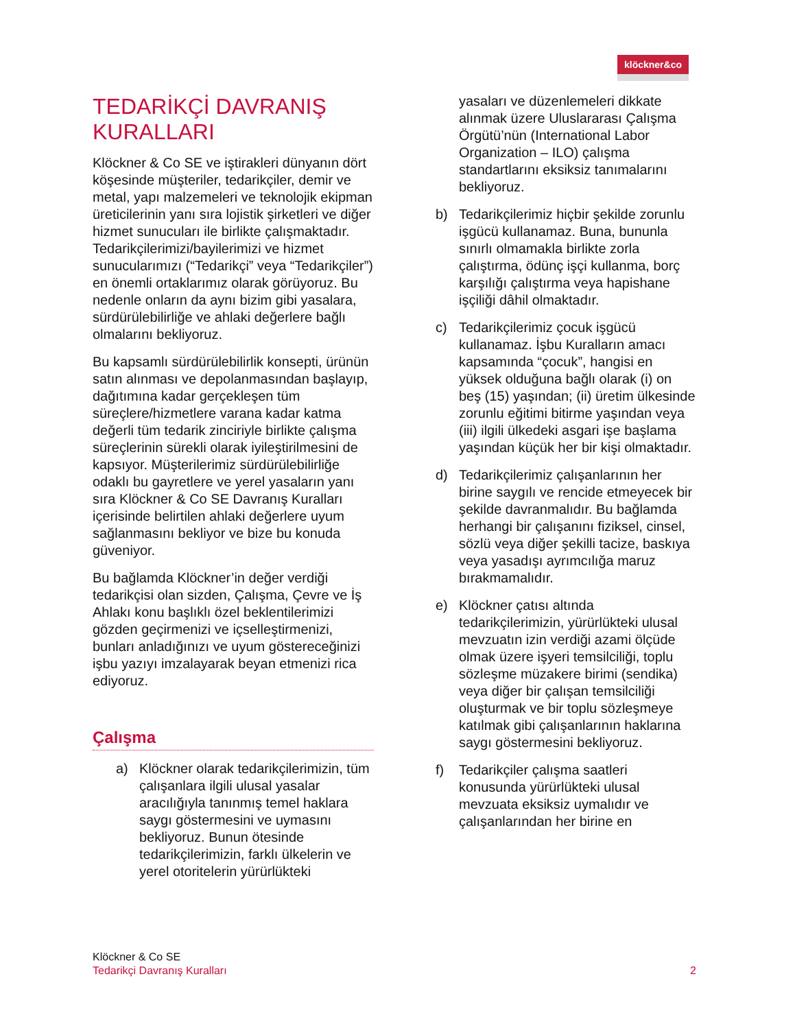klöckner&co
TEDARİKÇİ DAVRANIŞ KURALLARI
Klöckner & Co SE ve iştirakleri dünyanın dört köşesinde müşteriler, tedarikçiler, demir ve metal, yapı malzemeleri ve teknolojik ekipman üreticilerinin yanı sıra lojistik şirketleri ve diğer hizmet sunucuları ile birlikte çalışmaktadır. Tedarikçilerimizi/bayilerimizi ve hizmet sunucularımızı (“Tedarikçi” veya “Tedarikçiler”) en önemli ortaklarımız olarak görüyoruz. Bu nedenle onların da aynı bizim gibi yasalara, sürdürülebilirliğe ve ahlaki değerlere bağlı olmalarını bekliyoruz.
Bu kapsamlı sürdürülebilirlik konsepti, ürünün satın alınması ve depolanmasından başlayıp, dağıtımına kadar gerçekleşen tüm süreçlere/hizmetlere varana kadar katma değerli tüm tedarik zinciriyle birlikte çalışma süreçlerinin sürekli olarak iyileştirilmesini de kapsıyor. Müşterilerimiz sürdürülebilirliğe odaklı bu gayretlere ve yerel yasaların yanı sıra Klöckner & Co SE Davranış Kuralları içerisinde belirtilen ahlaki değerlere uyum sağlanmasını bekliyor ve bize bu konuda güveniyor.
Bu bağlamda Klöckner’in değer verdiği tedarikçisi olan sizden, Çalışma, Çevre ve İş Ahlakı konu başlıklı özel beklentilerimizi gözden geçirmenizi ve içselleştirmenizi, bunları anladığınızı ve uyum göstereceğinizi işbu yazıyı imzalayarak beyan etmenizi rica ediyoruz.
Çalışma
a) Klöckner olarak tedarikçilerimizin, tüm çalışanlara ilgili ulusal yasalar aracılığıyla tanınmış temel haklara saygı göstermesini ve uymasını bekliyoruz. Bunun ötesinde tedarikçilerimizin, farklı ülkelerin ve yerel otoritelerin yürürlükteki
yasaları ve düzenlemeleri dikkate alınmak üzere Uluslararası Çalışma Örgütü’nün (International Labor Organization – ILO) çalışma standartlarını eksiksiz tanımalarını bekliyoruz.
b) Tedarikçilerimiz hiçbir şekilde zorunlu işgücü kullanamaz. Buna, bununla sınırlı olmamakla birlikte zorla çalıştırma, ödünç işçi kullanma, borç karşılığı çalıştırma veya hapishane işçiliği dâhil olmaktadır.
c) Tedarikçilerimiz çocuk işgücü kullanamaz. İşbu Kuralların amacı kapsamında “çocuk”, hangisi en yüksek olduğuna bağlı olarak (i) on beş (15) yaşından; (ii) üretim ülkesinde zorunlu eğitimi bitirme yaşından veya (iii) ilgili ülkedeki asgari işe başlama yaşından küçük her bir kişi olmaktadır.
d) Tedarikçilerimiz çalışanlarının her birine saygılı ve rencide etmeyecek bir şekilde davranmalıdır. Bu bağlamda herhangi bir çalışanını fiziksel, cinsel, sözlü veya diğer şekilli tacize, baskıya veya yasadışı ayrımcılığa maruz bırakmamalıdır.
e) Klöckner çatısı altında tedarikçilerimizin, yürürlükteki ulusal mevzuatın izin verdiği azami ölçüde olmak üzere işyeri temsilciliği, toplu sözleşme müzakere birimi (sendika) veya diğer bir çalışan temsilciliği oluşturmak ve bir toplu sözleşmeye katılmak gibi çalışanlarının haklarına saygı göstermesini bekliyoruz.
f) Tedarikçiler çalışma saatleri konusunda yürürlükteki ulusal mevzuata eksiksiz uymalıdır ve çalışanlarından her birine en
Klöckner & Co SE
Tedarikçi Davranış Kuralları 2